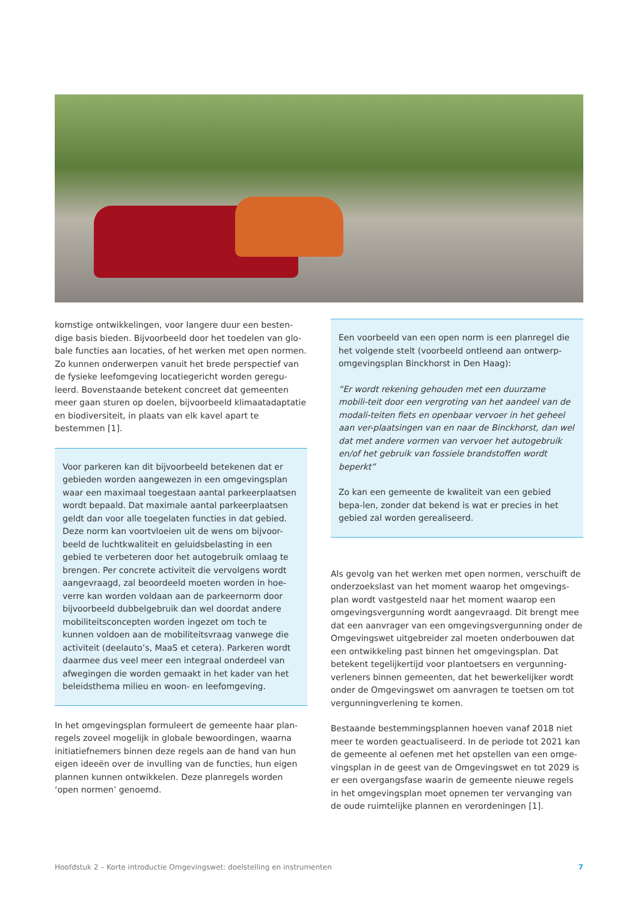komstige ontwikkelingen, voor langere duur een besten-dige basis bieden. Bijvoorbeeld door het toedelen van glo-bale functies aan locaties, of het werken met open normen. Zo kunnen onderwerpen vanuit het brede perspectief van de fysieke leefomgeving locatiegericht worden geregu-leerd. Bovenstaande betekent concreet dat gemeenten meer gaan sturen op doelen, bijvoorbeeld klimaatadaptatie en biodiversiteit, in plaats van elk kavel apart te bestemmen [1].
Voor parkeren kan dit bijvoorbeeld betekenen dat er gebieden worden aangewezen in een omgevingsplan waar een maximaal toegestaan aantal parkeerplaatsen wordt bepaald. Dat maximale aantal parkeerplaatsen geldt dan voor alle toegelaten functies in dat gebied. Deze norm kan voortvloeien uit de wens om bijvoor-beeld de luchtkwaliteit en geluidsbelasting in een gebied te verbeteren door het autogebruik omlaag te brengen. Per concrete activiteit die vervolgens wordt aangevraagd, zal beoordeeld moeten worden in hoe-verre kan worden voldaan aan de parkeernorm door bijvoorbeeld dubbelgebruik dan wel doordat andere mobiliteitsconcepten worden ingezet om toch te kunnen voldoen aan de mobiliteitsvraag vanwege die activiteit (deelauto’s, MaaS et cetera). Parkeren wordt daarmee dus veel meer een integraal onderdeel van afwegingen die worden gemaakt in het kader van het beleidsthema milieu en woon- en leefomgeving.
In het omgevingsplan formuleert de gemeente haar plan-regels zoveel mogelijk in globale bewoordingen, waarna initiatiefnemers binnen deze regels aan de hand van hun eigen ideeën over de invulling van de functies, hun eigen plannen kunnen ontwikkelen. Deze planregels worden ‘open normen’ genoemd.
Een voorbeeld van een open norm is een planregel die het volgende stelt (voorbeeld ontleend aan ontwerp-omgevingsplan Binckhorst in Den Haag):
“Er wordt rekening gehouden met een duurzame mobili-teit door een vergroting van het aandeel van de modali-teiten fiets en openbaar vervoer in het geheel aan ver-plaatsingen van en naar de Binckhorst, dan wel dat met andere vormen van vervoer het autogebruik en/of het gebruik van fossiele brandstoffen wordt beperkt”
Zo kan een gemeente de kwaliteit van een gebied bepa-len, zonder dat bekend is wat er precies in het gebied zal worden gerealiseerd.
Als gevolg van het werken met open normen, verschuift de onderzoekslast van het moment waarop het omgevings-plan wordt vastgesteld naar het moment waarop een omgevingsvergunning wordt aangevraagd. Dit brengt mee dat een aanvrager van een omgevingsvergunning onder de Omgevingswet uitgebreider zal moeten onderbouwen dat een ontwikkeling past binnen het omgevingsplan. Dat betekent tegelijkertijd voor plantoetsers en vergunning-verleners binnen gemeenten, dat het bewerkelijker wordt onder de Omgevingswet om aanvragen te toetsen om tot vergunningverlening te komen.
Bestaande bestemmingsplannen hoeven vanaf 2018 niet meer te worden geactualiseerd. In de periode tot 2021 kan de gemeente al oefenen met het opstellen van een omge-vingsplan in de geest van de Omgevingswet en tot 2029 is er een overgangsfase waarin de gemeente nieuwe regels in het omgevingsplan moet opnemen ter vervanging van de oude ruimtelijke plannen en verordeningen [1].
Hoofdstuk 2 – Korte introductie Omgevingswet: doelstelling en instrumenten 7